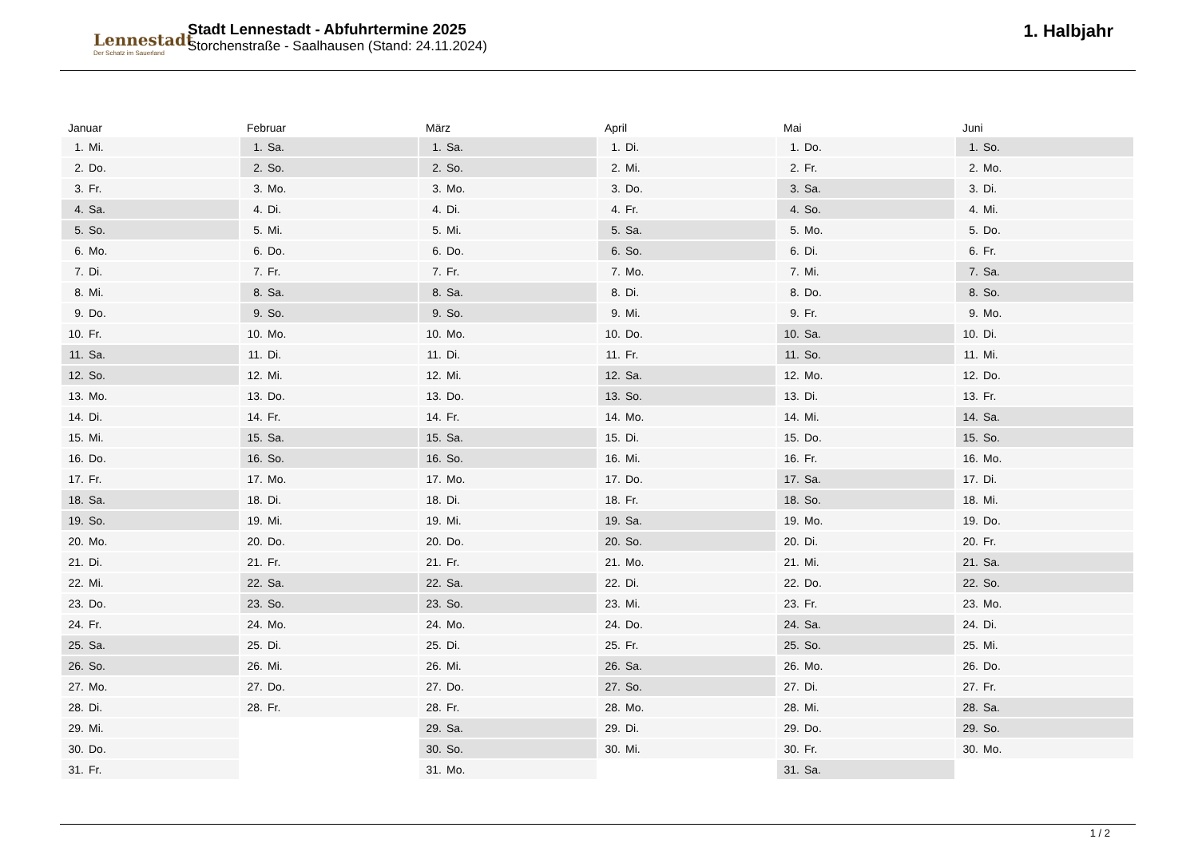Lennestadt
Der Schatz im Sauerland
Stadt Lennestadt - Abfuhrtermine 2025
Storchenstraße - Saalhausen (Stand: 24.11.2024)
1. Halbjahr
Januar
| 1. | Mi. |
| 2. | Do. |
| 3. | Fr. |
| 4. | Sa. |
| 5. | So. |
| 6. | Mo. |
| 7. | Di. |
| 8. | Mi. |
| 9. | Do. |
| 10. | Fr. |
| 11. | Sa. |
| 12. | So. |
| 13. | Mo. |
| 14. | Di. |
| 15. | Mi. |
| 16. | Do. |
| 17. | Fr. |
| 18. | Sa. |
| 19. | So. |
| 20. | Mo. |
| 21. | Di. |
| 22. | Mi. |
| 23. | Do. |
| 24. | Fr. |
| 25. | Sa. |
| 26. | So. |
| 27. | Mo. |
| 28. | Di. |
| 29. | Mi. |
| 30. | Do. |
| 31. | Fr. |
Februar
| 1. | Sa. |
| 2. | So. |
| 3. | Mo. |
| 4. | Di. |
| 5. | Mi. |
| 6. | Do. |
| 7. | Fr. |
| 8. | Sa. |
| 9. | So. |
| 10. | Mo. |
| 11. | Di. |
| 12. | Mi. |
| 13. | Do. |
| 14. | Fr. |
| 15. | Sa. |
| 16. | So. |
| 17. | Mo. |
| 18. | Di. |
| 19. | Mi. |
| 20. | Do. |
| 21. | Fr. |
| 22. | Sa. |
| 23. | So. |
| 24. | Mo. |
| 25. | Di. |
| 26. | Mi. |
| 27. | Do. |
| 28. | Fr. |
März
| 1. | Sa. |
| 2. | So. |
| 3. | Mo. |
| 4. | Di. |
| 5. | Mi. |
| 6. | Do. |
| 7. | Fr. |
| 8. | Sa. |
| 9. | So. |
| 10. | Mo. |
| 11. | Di. |
| 12. | Mi. |
| 13. | Do. |
| 14. | Fr. |
| 15. | Sa. |
| 16. | So. |
| 17. | Mo. |
| 18. | Di. |
| 19. | Mi. |
| 20. | Do. |
| 21. | Fr. |
| 22. | Sa. |
| 23. | So. |
| 24. | Mo. |
| 25. | Di. |
| 26. | Mi. |
| 27. | Do. |
| 28. | Fr. |
| 29. | Sa. |
| 30. | So. |
| 31. | Mo. |
April
| 1. | Di. |
| 2. | Mi. |
| 3. | Do. |
| 4. | Fr. |
| 5. | Sa. |
| 6. | So. |
| 7. | Mo. |
| 8. | Di. |
| 9. | Mi. |
| 10. | Do. |
| 11. | Fr. |
| 12. | Sa. |
| 13. | So. |
| 14. | Mo. |
| 15. | Di. |
| 16. | Mi. |
| 17. | Do. |
| 18. | Fr. |
| 19. | Sa. |
| 20. | So. |
| 21. | Mo. |
| 22. | Di. |
| 23. | Mi. |
| 24. | Do. |
| 25. | Fr. |
| 26. | Sa. |
| 27. | So. |
| 28. | Mo. |
| 29. | Di. |
| 30. | Mi. |
Mai
| 1. | Do. |
| 2. | Fr. |
| 3. | Sa. |
| 4. | So. |
| 5. | Mo. |
| 6. | Di. |
| 7. | Mi. |
| 8. | Do. |
| 9. | Fr. |
| 10. | Sa. |
| 11. | So. |
| 12. | Mo. |
| 13. | Di. |
| 14. | Mi. |
| 15. | Do. |
| 16. | Fr. |
| 17. | Sa. |
| 18. | So. |
| 19. | Mo. |
| 20. | Di. |
| 21. | Mi. |
| 22. | Do. |
| 23. | Fr. |
| 24. | Sa. |
| 25. | So. |
| 26. | Mo. |
| 27. | Di. |
| 28. | Mi. |
| 29. | Do. |
| 30. | Fr. |
| 31. | Sa. |
Juni
| 1. | So. |
| 2. | Mo. |
| 3. | Di. |
| 4. | Mi. |
| 5. | Do. |
| 6. | Fr. |
| 7. | Sa. |
| 8. | So. |
| 9. | Mo. |
| 10. | Di. |
| 11. | Mi. |
| 12. | Do. |
| 13. | Fr. |
| 14. | Sa. |
| 15. | So. |
| 16. | Mo. |
| 17. | Di. |
| 18. | Mi. |
| 19. | Do. |
| 20. | Fr. |
| 21. | Sa. |
| 22. | So. |
| 23. | Mo. |
| 24. | Di. |
| 25. | Mi. |
| 26. | Do. |
| 27. | Fr. |
| 28. | Sa. |
| 29. | So. |
| 30. | Mo. |
1 / 2